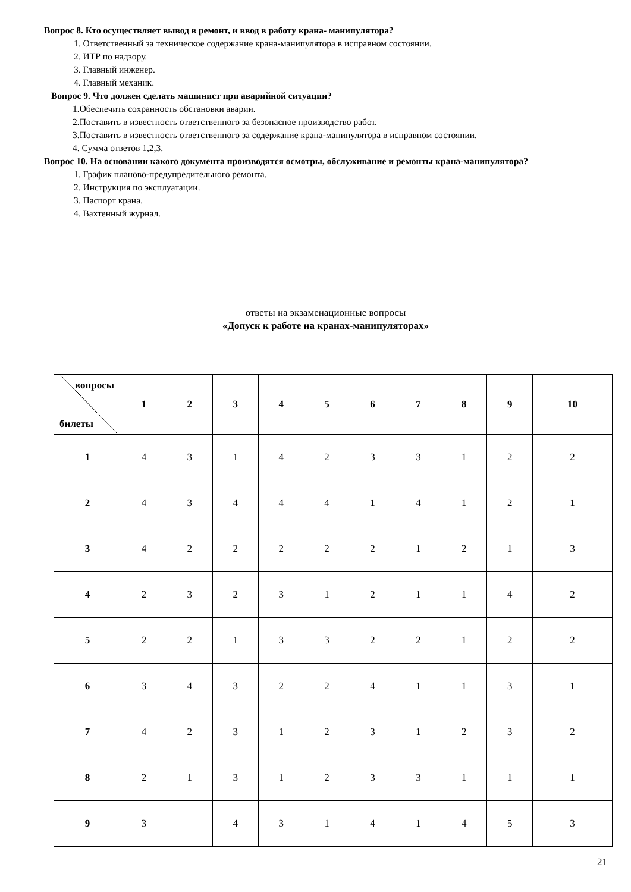Вопрос 8. Кто осуществляет вывод в ремонт, и ввод в работу крана- манипулятора?
1. Ответственный за техническое содержание крана-манипулятора в исправном состоянии.
2. ИТР по надзору.
3. Главный инженер.
4. Главный механик.
Вопрос 9. Что должен сделать машинист при аварийной ситуации?
1.Обеспечить сохранность обстановки аварии.
2.Поставить в известность ответственного за безопасное производство работ.
3.Поставить в известность ответственного за содержание крана-манипулятора в исправном состоянии.
4. Сумма ответов 1,2,3.
Вопрос 10. На основании какого документа производятся осмотры, обслуживание и ремонты крана-манипулятора?
1. График планово-предупредительного ремонта.
2. Инструкция по эксплуатации.
3. Паспорт крана.
4. Вахтенный журнал.
ответы на экзаменационные вопросы
«Допуск к работе на кранах-манипуляторах»
| вопросы билеты | 1 | 2 | 3 | 4 | 5 | 6 | 7 | 8 | 9 | 10 |
| --- | --- | --- | --- | --- | --- | --- | --- | --- | --- | --- |
| 1 | 4 | 3 | 1 | 4 | 2 | 3 | 3 | 1 | 2 | 2 |
| 2 | 4 | 3 | 4 | 4 | 4 | 1 | 4 | 1 | 2 | 1 |
| 3 | 4 | 2 | 2 | 2 | 2 | 2 | 1 | 2 | 1 | 3 |
| 4 | 2 | 3 | 2 | 3 | 1 | 2 | 1 | 1 | 4 | 2 |
| 5 | 2 | 2 | 1 | 3 | 3 | 2 | 2 | 1 | 2 | 2 |
| 6 | 3 | 4 | 3 | 2 | 2 | 4 | 1 | 1 | 3 | 1 |
| 7 | 4 | 2 | 3 | 1 | 2 | 3 | 1 | 2 | 3 | 2 |
| 8 | 2 | 1 | 3 | 1 | 2 | 3 | 3 | 1 | 1 | 1 |
| 9 | 3 | | 4 | 3 | 1 | 4 | 1 | 4 | 5 | 3 |
21